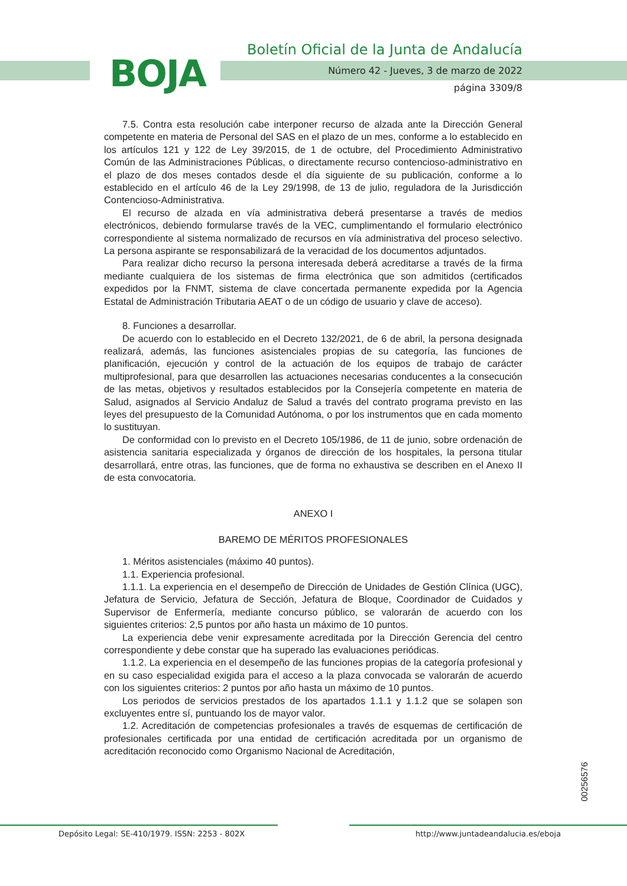BOJA
Boletín Oficial de la Junta de Andalucía
Número 42 - Jueves, 3 de marzo de 2022
página 3309/8
7.5. Contra esta resolución cabe interponer recurso de alzada ante la Dirección General competente en materia de Personal del SAS en el plazo de un mes, conforme a lo establecido en los artículos 121 y 122 de Ley 39/2015, de 1 de octubre, del Procedimiento Administrativo Común de las Administraciones Públicas, o directamente recurso contencioso-administrativo en el plazo de dos meses contados desde el día siguiente de su publicación, conforme a lo establecido en el artículo 46 de la Ley 29/1998, de 13 de julio, reguladora de la Jurisdicción Contencioso-Administrativa.
El recurso de alzada en vía administrativa deberá presentarse a través de medios electrónicos, debiendo formularse través de la VEC, cumplimentando el formulario electrónico correspondiente al sistema normalizado de recursos en vía administrativa del proceso selectivo. La persona aspirante se responsabilizará de la veracidad de los documentos adjuntados.
Para realizar dicho recurso la persona interesada deberá acreditarse a través de la firma mediante cualquiera de los sistemas de firma electrónica que son admitidos (certificados expedidos por la FNMT, sistema de clave concertada permanente expedida por la Agencia Estatal de Administración Tributaria AEAT o de un código de usuario y clave de acceso).
8. Funciones a desarrollar.
De acuerdo con lo establecido en el Decreto 132/2021, de 6 de abril, la persona designada realizará, además, las funciones asistenciales propias de su categoría, las funciones de planificación, ejecución y control de la actuación de los equipos de trabajo de carácter multiprofesional, para que desarrollen las actuaciones necesarias conducentes a la consecución de las metas, objetivos y resultados establecidos por la Consejería competente en materia de Salud, asignados al Servicio Andaluz de Salud a través del contrato programa previsto en las leyes del presupuesto de la Comunidad Autónoma, o por los instrumentos que en cada momento lo sustituyan.
De conformidad con lo previsto en el Decreto 105/1986, de 11 de junio, sobre ordenación de asistencia sanitaria especializada y órganos de dirección de los hospitales, la persona titular desarrollará, entre otras, las funciones, que de forma no exhaustiva se describen en el Anexo II de esta convocatoria.
ANEXO I
BAREMO DE MÉRITOS PROFESIONALES
1. Méritos asistenciales (máximo 40 puntos).
1.1. Experiencia profesional.
1.1.1. La experiencia en el desempeño de Dirección de Unidades de Gestión Clínica (UGC), Jefatura de Servicio, Jefatura de Sección, Jefatura de Bloque, Coordinador de Cuidados y Supervisor de Enfermería, mediante concurso público, se valorarán de acuerdo con los siguientes criterios: 2,5 puntos por año hasta un máximo de 10 puntos.
La experiencia debe venir expresamente acreditada por la Dirección Gerencia del centro correspondiente y debe constar que ha superado las evaluaciones periódicas.
1.1.2. La experiencia en el desempeño de las funciones propias de la categoría profesional y en su caso especialidad exigida para el acceso a la plaza convocada se valorarán de acuerdo con los siguientes criterios: 2 puntos por año hasta un máximo de 10 puntos.
Los periodos de servicios prestados de los apartados 1.1.1 y 1.1.2 que se solapen son excluyentes entre sí, puntuando los de mayor valor.
1.2. Acreditación de competencias profesionales a través de esquemas de certificación de profesionales certificada por una entidad de certificación acreditada por un organismo de acreditación reconocido como Organismo Nacional de Acreditación,
00256576
Depósito Legal: SE-410/1979. ISSN: 2253 - 802X http://www.juntadeandalucia.es/eboja